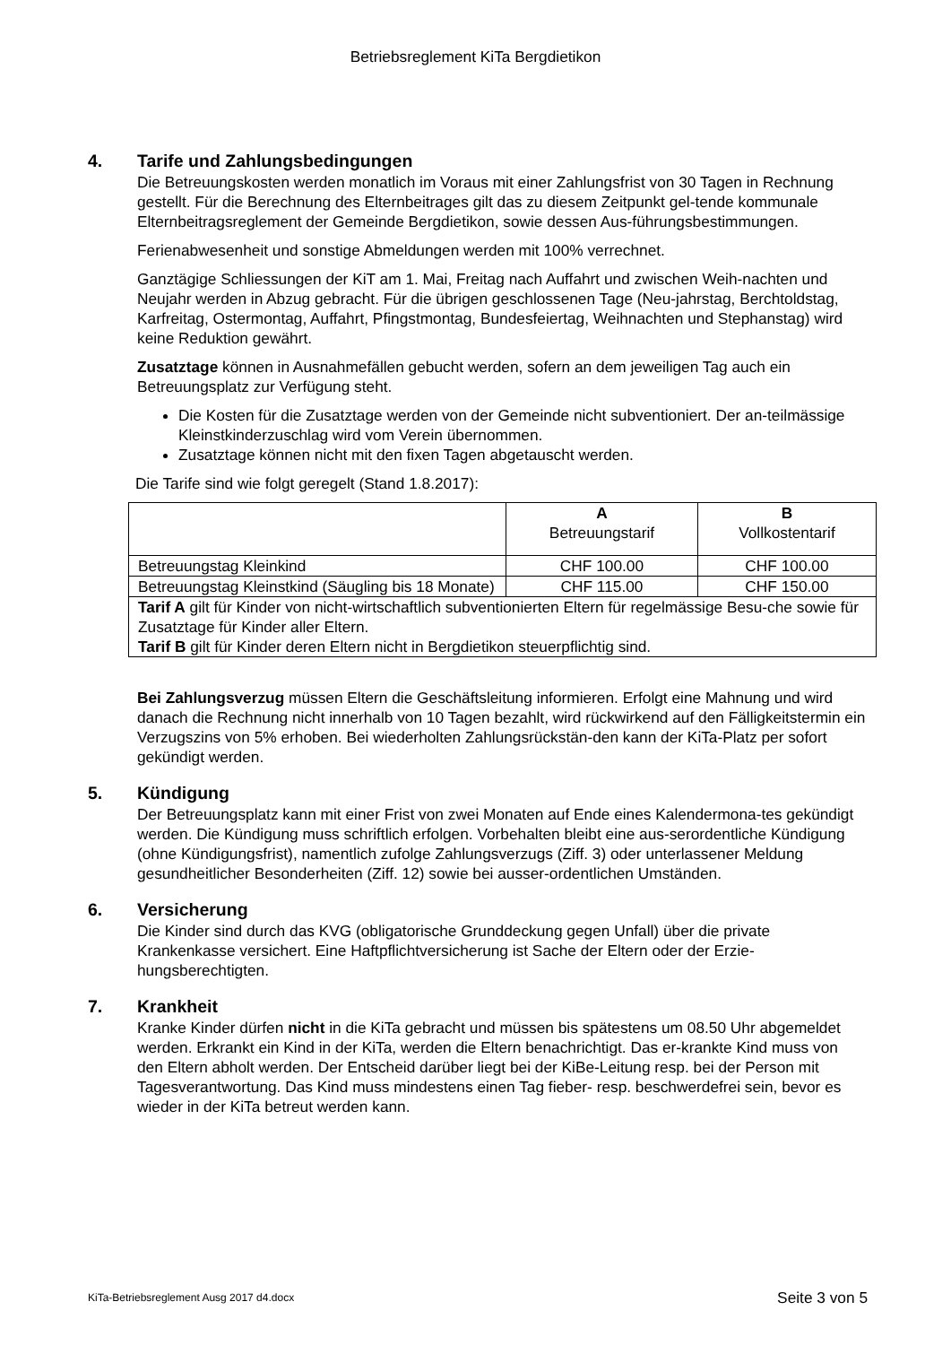Betriebsreglement KiTa Bergdietikon
4. Tarife und Zahlungsbedingungen
Die Betreuungskosten werden monatlich im Voraus mit einer Zahlungsfrist von 30 Tagen in Rechnung gestellt. Für die Berechnung des Elternbeitrages gilt das zu diesem Zeitpunkt gel-tende kommunale Elternbeitragsreglement der Gemeinde Bergdietikon, sowie dessen Aus-führungsbestimmungen.
Ferienabwesenheit und sonstige Abmeldungen werden mit 100% verrechnet.
Ganztägige Schliessungen der KiT am 1. Mai, Freitag nach Auffahrt und zwischen Weih-nachten und Neujahr werden in Abzug gebracht. Für die übrigen geschlossenen Tage (Neu-jahrstag, Berchtoldstag, Karfreitag, Ostermontag, Auffahrt, Pfingstmontag, Bundesfeiertag, Weihnachten und Stephanstag) wird keine Reduktion gewährt.
Zusatztage können in Ausnahmefällen gebucht werden, sofern an dem jeweiligen Tag auch ein Betreuungsplatz zur Verfügung steht.
Die Kosten für die Zusatztage werden von der Gemeinde nicht subventioniert. Der an-teilmässige Kleinstkinderzuschlag wird vom Verein übernommen.
Zusatztage können nicht mit den fixen Tagen abgetauscht werden.
Die Tarife sind wie folgt geregelt (Stand 1.8.2017):
| | A Betreuungstarif | B Vollkostentarif |
| Betreuungstag Kleinkind | CHF 100.00 | CHF 100.00 |
| Betreuungstag Kleinstkind (Säugling bis 18 Monate) | CHF 115.00 | CHF 150.00 |
| Tarif A gilt für Kinder von nicht-wirtschaftlich subventionierten Eltern für regelmässige Besu-che sowie für Zusatztage für Kinder aller Eltern. Tarif B gilt für Kinder deren Eltern nicht in Bergdietikon steuerpflichtig sind. | | |
Bei Zahlungsverzug müssen Eltern die Geschäftsleitung informieren. Erfolgt eine Mahnung und wird danach die Rechnung nicht innerhalb von 10 Tagen bezahlt, wird rückwirkend auf den Fälligkeitstermin ein Verzugszins von 5% erhoben. Bei wiederholten Zahlungsrückstän-den kann der KiTa-Platz per sofort gekündigt werden.
5. Kündigung
Der Betreuungsplatz kann mit einer Frist von zwei Monaten auf Ende eines Kalendermona-tes gekündigt werden. Die Kündigung muss schriftlich erfolgen. Vorbehalten bleibt eine aus-serordentliche Kündigung (ohne Kündigungsfrist), namentlich zufolge Zahlungsverzugs (Ziff. 3) oder unterlassener Meldung gesundheitlicher Besonderheiten (Ziff. 12) sowie bei ausser-ordentlichen Umständen.
6. Versicherung
Die Kinder sind durch das KVG (obligatorische Grunddeckung gegen Unfall) über die private Krankenkasse versichert. Eine Haftpflichtversicherung ist Sache der Eltern oder der Erzie-hungsberechtigten.
7. Krankheit
Kranke Kinder dürfen nicht in die KiTa gebracht und müssen bis spätestens um 08.50 Uhr abgemeldet werden. Erkrankt ein Kind in der KiTa, werden die Eltern benachrichtigt. Das er-krankte Kind muss von den Eltern abholt werden. Der Entscheid darüber liegt bei der KiBe-Leitung resp. bei der Person mit Tagesverantwortung. Das Kind muss mindestens einen Tag fieber- resp. beschwerdefrei sein, bevor es wieder in der KiTa betreut werden kann.
KiTa-Betriebsreglement Ausg 2017 d4.docx Seite 3 von 5